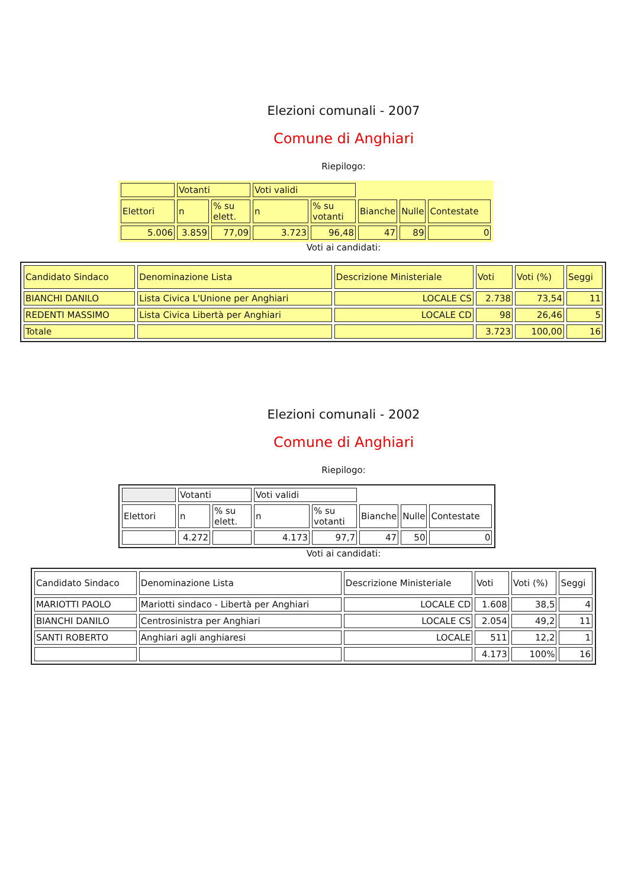Elezioni comunali - 2007
Comune di Anghiari
Riepilogo:
| | Votanti | | Voti validi | | | | |
| Elettori | n | % su elett. | n | % su votanti | Bianche | Nulle | Contestate |
| 5.006 | 3.859 | 77,09 | 3.723 | 96,48 | 47 | 89 | 0 |
Voti ai candidati:
| Candidato Sindaco | Denominazione Lista | Descrizione Ministeriale | Voti | Voti (%) | Seggi |
| BIANCHI DANILO | Lista Civica L'Unione per Anghiari | LOCALE CS | 2.738 | 73,54 | 11 |
| REDENTI MASSIMO | Lista Civica Libertà per Anghiari | LOCALE CD | 98 | 26,46 | 5 |
| Totale | | | 3.723 | 100,00 | 16 |
Elezioni comunali - 2002
Comune di Anghiari
Riepilogo:
| | Votanti | | Voti validi | | | | |
| Elettori | n | % su elett. | n | % su votanti | Bianche | Nulle | Contestate |
| | 4.272 | | 4.173 | 97,7 | 47 | 50 | 0 |
Voti ai candidati:
| Candidato Sindaco | Denominazione Lista | Descrizione Ministeriale | Voti | Voti (%) | Seggi |
| MARIOTTI PAOLO | Mariotti sindaco - Libertà per Anghiari | LOCALE CD | 1.608 | 38,5 | 4 |
| BIANCHI DANILO | Centrosinistra per Anghiari | LOCALE CS | 2.054 | 49,2 | 11 |
| SANTI ROBERTO | Anghiari agli anghiaresi | LOCALE | 511 | 12,2 | 1 |
| | | | 4.173 | 100% | 16 |